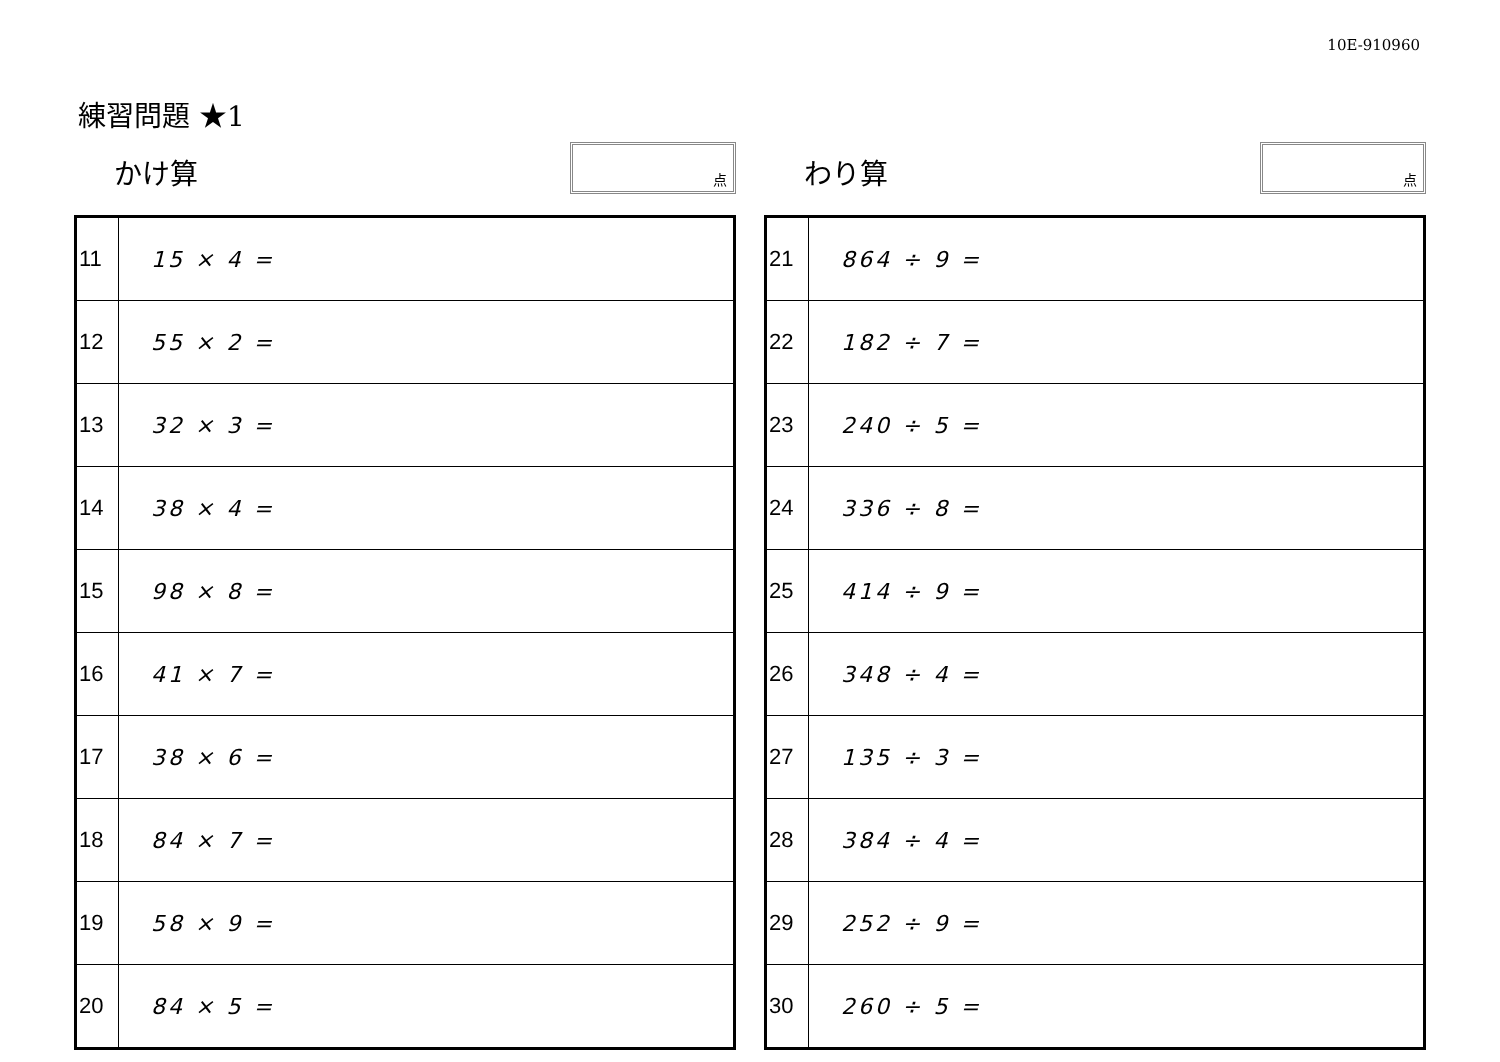10E-910960
練習問題 ★1
かけ算
点
| 11 | 15 × 4 = |
| 12 | 55 × 2 = |
| 13 | 32 × 3 = |
| 14 | 38 × 4 = |
| 15 | 98 × 8 = |
| 16 | 41 × 7 = |
| 17 | 38 × 6 = |
| 18 | 84 × 7 = |
| 19 | 58 × 9 = |
| 20 | 84 × 5 = |
わり算
点
| 21 | 864 ÷ 9 = |
| 22 | 182 ÷ 7 = |
| 23 | 240 ÷ 5 = |
| 24 | 336 ÷ 8 = |
| 25 | 414 ÷ 9 = |
| 26 | 348 ÷ 4 = |
| 27 | 135 ÷ 3 = |
| 28 | 384 ÷ 4 = |
| 29 | 252 ÷ 9 = |
| 30 | 260 ÷ 5 = |